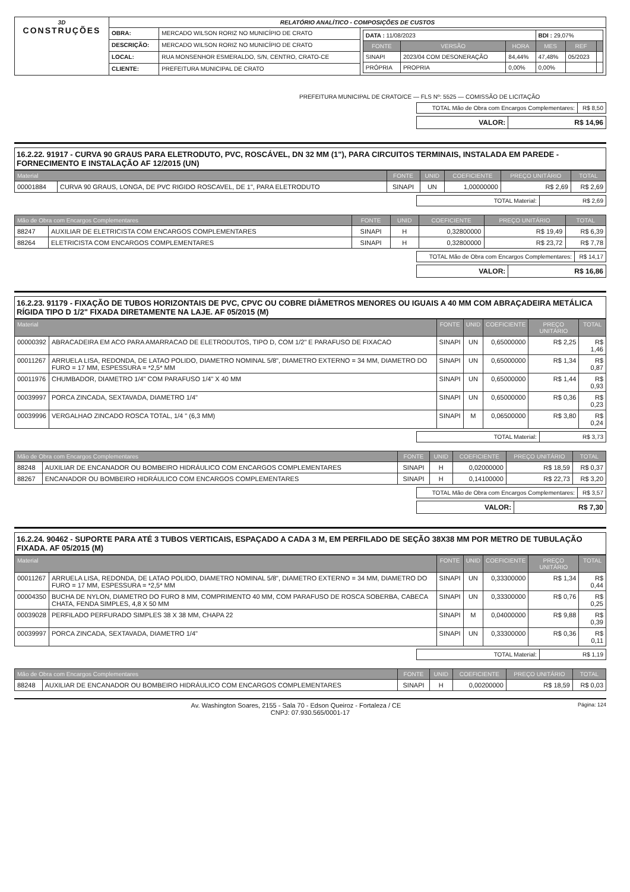| 3D CONSTRUÇÕES | RELATÓRIO ANALÍTICO - COMPOSIÇÕES DE CUSTOS | | |
| | OBRA: | MERCADO WILSON RORIZ NO MUNICÍPIO DE CRATO | / DATA : 11/08/2023 / / / BDI : 29,07% / / / / FONTE / VERSÃO / HORA / MES / REF / / / SINAPI / 2023/04 COM DESONERAÇÃO / 84,44% / 47,48% / 05/2023 / / / PRÓPRIA / PROPRIA / 0,00% / 0,00% / / / |
| | DESCRIÇÃO: | MERCADO WILSON RORIZ NO MUNICÍPIO DE CRATO | |
| | LOCAL: | RUA MONSENHOR ESMERALDO, S/N, CENTRO, CRATO-CE | |
| | CLIENTE: | PREFEITURA MUNICIPAL DE CRATO | |
PREFEITURA MUNICIPAL DE CRATO/CE — FLS Nº: 5525 — COMISSÃO DE LICITAÇÃO
| TOTAL Mão de Obra com Encargos Complementares: | R$ 8,50 |
| VALOR: | R$ 14,96 |
16.2.22. 91917 - CURVA 90 GRAUS PARA ELETRODUTO, PVC, ROSCÁVEL, DN 32 MM (1"), PARA CIRCUITOS TERMINAIS, INSTALADA EM PAREDE - FORNECIMENTO E INSTALAÇÃO AF 12/2015 (UN)
| Material | | FONTE | UNID | COEFICIENTE | PREÇO UNITÁRIO | TOTAL |
| --- | --- | --- | --- | --- | --- | --- |
| 00001884 | CURVA 90 GRAUS, LONGA, DE PVC RIGIDO ROSCAVEL, DE 1", PARA ELETRODUTO | SINAPI | UN | 1,00000000 | R$ 2,69 | R$ 2,69 |
| TOTAL Material: | R$ 2,69 |
| Mão de Obra com Encargos Complementares | | FONTE | UNID | COEFICIENTE | PREÇO UNITÁRIO | TOTAL |
| --- | --- | --- | --- | --- | --- | --- |
| 88247 | AUXILIAR DE ELETRICISTA COM ENCARGOS COMPLEMENTARES | SINAPI | H | 0,32800000 | R$ 19,49 | R$ 6,39 |
| 88264 | ELETRICISTA COM ENCARGOS COMPLEMENTARES | SINAPI | H | 0,32800000 | R$ 23,72 | R$ 7,78 |
| TOTAL Mão de Obra com Encargos Complementares: | R$ 14,17 |
| VALOR: | R$ 16,86 |
16.2.23. 91179 - FIXAÇÃO DE TUBOS HORIZONTAIS DE PVC, CPVC OU COBRE DIÂMETROS MENORES OU IGUAIS A 40 MM COM ABRAÇADEIRA METÁLICA RÍGIDA TIPO D 1/2" FIXADA DIRETAMENTE NA LAJE. AF 05/2015 (M)
| Material | | FONTE | UNID | COEFICIENTE | PREÇO UNITÁRIO | TOTAL |
| --- | --- | --- | --- | --- | --- | --- |
| 00000392 | ABRACADEIRA EM ACO PARA AMARRACAO DE ELETRODUTOS, TIPO D, COM 1/2" E PARAFUSO DE FIXACAO | SINAPI | UN | 0,65000000 | R$ 2,25 | R$ 1,46 |
| 00011267 | ARRUELA LISA, REDONDA, DE LATAO POLIDO, DIAMETRO NOMINAL 5/8", DIAMETRO EXTERNO = 34 MM, DIAMETRO DO FURO = 17 MM, ESPESSURA = *2,5* MM | SINAPI | UN | 0,65000000 | R$ 1,34 | R$ 0,87 |
| 00011976 | CHUMBADOR, DIAMETRO 1/4" COM PARAFUSO 1/4" X 40 MM | SINAPI | UN | 0,65000000 | R$ 1,44 | R$ 0,93 |
| 00039997 | PORCA ZINCADA, SEXTAVADA, DIAMETRO 1/4" | SINAPI | UN | 0,65000000 | R$ 0,36 | R$ 0,23 |
| 00039996 | VERGALHAO ZINCADO ROSCA TOTAL, 1/4 " (6,3 MM) | SINAPI | M | 0,06500000 | R$ 3,80 | R$ 0,24 |
| TOTAL Material: | R$ 3,73 |
| Mão de Obra com Encargos Complementares | | FONTE | UNID | COEFICIENTE | PREÇO UNITÁRIO | TOTAL |
| --- | --- | --- | --- | --- | --- | --- |
| 88248 | AUXILIAR DE ENCANADOR OU BOMBEIRO HIDRÁULICO COM ENCARGOS COMPLEMENTARES | SINAPI | H | 0,02000000 | R$ 18,59 | R$ 0,37 |
| 88267 | ENCANADOR OU BOMBEIRO HIDRÁULICO COM ENCARGOS COMPLEMENTARES | SINAPI | H | 0,14100000 | R$ 22,73 | R$ 3,20 |
| TOTAL Mão de Obra com Encargos Complementares: | R$ 3,57 |
| VALOR: | R$ 7,30 |
16.2.24. 90462 - SUPORTE PARA ATÉ 3 TUBOS VERTICAIS, ESPAÇADO A CADA 3 M, EM PERFILADO DE SEÇÃO 38X38 MM POR METRO DE TUBULAÇÃO FIXADA. AF 05/2015 (M)
| Material | | FONTE | UNID | COEFICIENTE | PREÇO UNITÁRIO | TOTAL |
| --- | --- | --- | --- | --- | --- | --- |
| 00011267 | ARRUELA LISA, REDONDA, DE LATAO POLIDO, DIAMETRO NOMINAL 5/8", DIAMETRO EXTERNO = 34 MM, DIAMETRO DO FURO = 17 MM, ESPESSURA = *2,5* MM | SINAPI | UN | 0,33300000 | R$ 1,34 | R$ 0,44 |
| 00004350 | BUCHA DE NYLON, DIAMETRO DO FURO 8 MM, COMPRIMENTO 40 MM, COM PARAFUSO DE ROSCA SOBERBA, CABECA CHATA, FENDA SIMPLES, 4,8 X 50 MM | SINAPI | UN | 0,33300000 | R$ 0,76 | R$ 0,25 |
| 00039028 | PERFILADO PERFURADO SIMPLES 38 X 38 MM, CHAPA 22 | SINAPI | M | 0,04000000 | R$ 9,88 | R$ 0,39 |
| 00039997 | PORCA ZINCADA, SEXTAVADA, DIAMETRO 1/4" | SINAPI | UN | 0,33300000 | R$ 0,36 | R$ 0,11 |
| TOTAL Material: | R$ 1,19 |
| Mão de Obra com Encargos Complementares | | FONTE | UNID | COEFICIENTE | PREÇO UNITÁRIO | TOTAL |
| --- | --- | --- | --- | --- | --- | --- |
| 88248 | AUXILIAR DE ENCANADOR OU BOMBEIRO HIDRÁULICO COM ENCARGOS COMPLEMENTARES | SINAPI | H | 0,00200000 | R$ 18,59 | R$ 0,03 |
Página: 124 Av. Washington Soares, 2155 - Sala 70 - Edson Queiroz - Fortaleza / CE
CNPJ: 07.930.565/0001-17